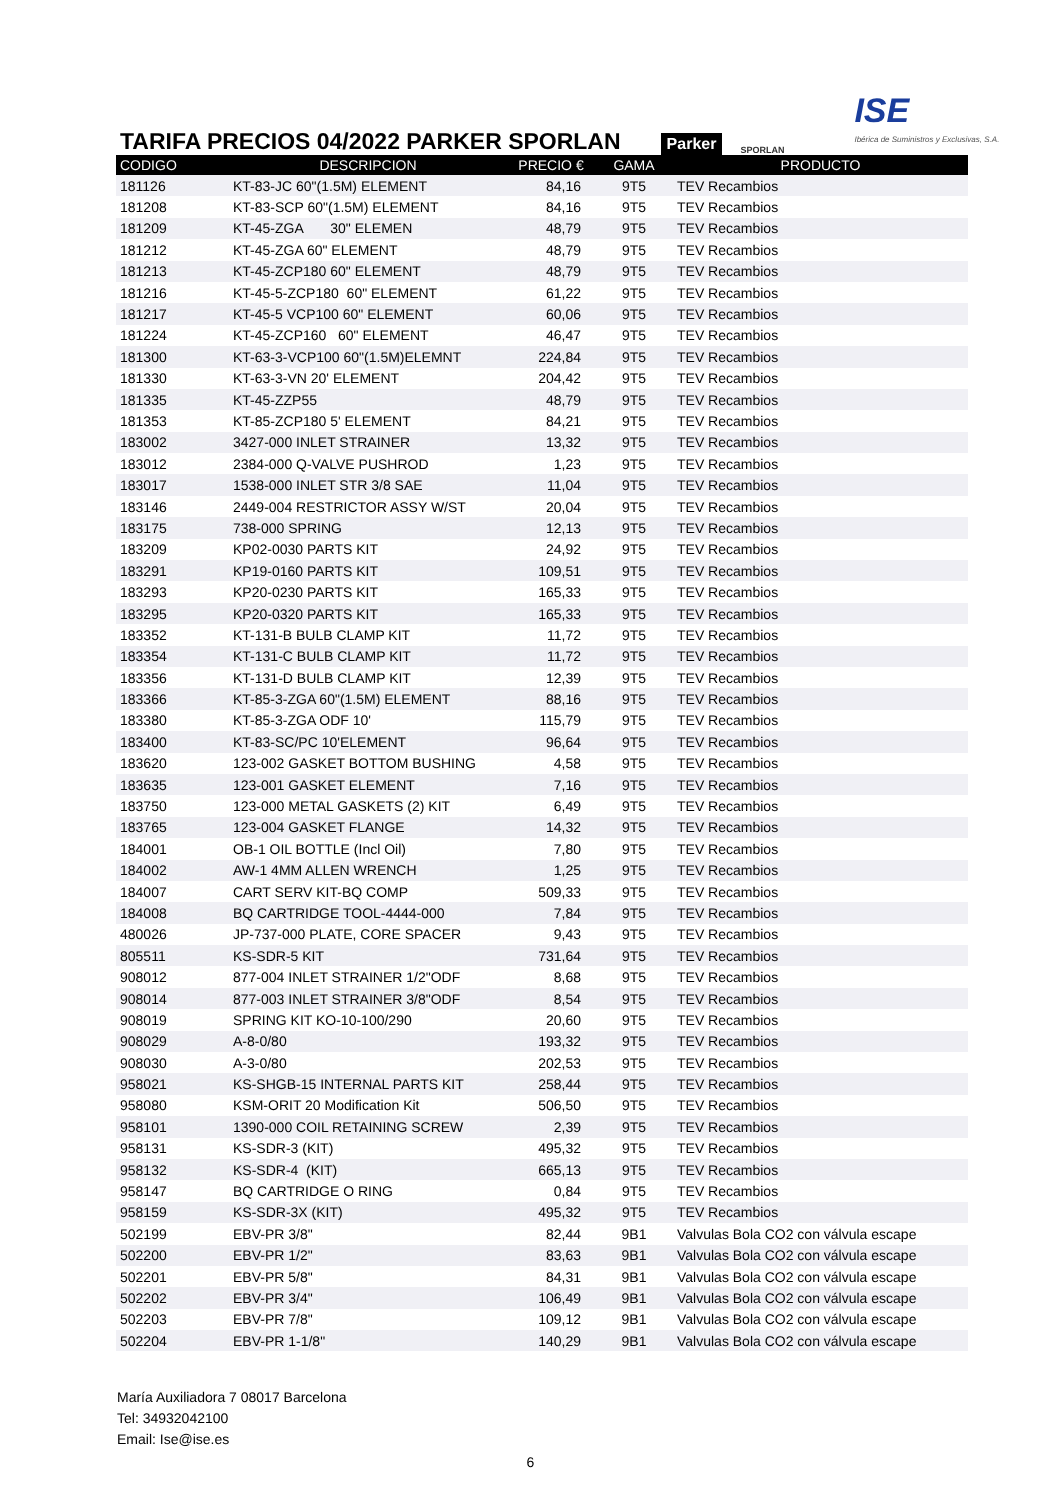TARIFA PRECIOS 04/2022 PARKER SPORLAN
Parker SPORLAN ISE
Ibérica de Suministros y Exclusivas, S.A.
| CODIGO | DESCRIPCION | PRECIO € | GAMA | PRODUCTO |
| --- | --- | --- | --- | --- |
| 181126 | KT-83-JC 60"(1.5M) ELEMENT | 84,16 | 9T5 | TEV Recambios |
| 181208 | KT-83-SCP 60"(1.5M) ELEMENT | 84,16 | 9T5 | TEV Recambios |
| 181209 | KT-45-ZGA 30" ELEMEN | 48,79 | 9T5 | TEV Recambios |
| 181212 | KT-45-ZGA 60" ELEMENT | 48,79 | 9T5 | TEV Recambios |
| 181213 | KT-45-ZCP180 60" ELEMENT | 48,79 | 9T5 | TEV Recambios |
| 181216 | KT-45-5-ZCP180 60" ELEMENT | 61,22 | 9T5 | TEV Recambios |
| 181217 | KT-45-5 VCP100 60" ELEMENT | 60,06 | 9T5 | TEV Recambios |
| 181224 | KT-45-ZCP160 60" ELEMENT | 46,47 | 9T5 | TEV Recambios |
| 181300 | KT-63-3-VCP100 60"(1.5M)ELEMNT | 224,84 | 9T5 | TEV Recambios |
| 181330 | KT-63-3-VN 20' ELEMENT | 204,42 | 9T5 | TEV Recambios |
| 181335 | KT-45-ZZP55 | 48,79 | 9T5 | TEV Recambios |
| 181353 | KT-85-ZCP180 5' ELEMENT | 84,21 | 9T5 | TEV Recambios |
| 183002 | 3427-000 INLET STRAINER | 13,32 | 9T5 | TEV Recambios |
| 183012 | 2384-000 Q-VALVE PUSHROD | 1,23 | 9T5 | TEV Recambios |
| 183017 | 1538-000 INLET STR 3/8 SAE | 11,04 | 9T5 | TEV Recambios |
| 183146 | 2449-004 RESTRICTOR ASSY W/ST | 20,04 | 9T5 | TEV Recambios |
| 183175 | 738-000 SPRING | 12,13 | 9T5 | TEV Recambios |
| 183209 | KP02-0030 PARTS KIT | 24,92 | 9T5 | TEV Recambios |
| 183291 | KP19-0160 PARTS KIT | 109,51 | 9T5 | TEV Recambios |
| 183293 | KP20-0230 PARTS KIT | 165,33 | 9T5 | TEV Recambios |
| 183295 | KP20-0320 PARTS KIT | 165,33 | 9T5 | TEV Recambios |
| 183352 | KT-131-B BULB CLAMP KIT | 11,72 | 9T5 | TEV Recambios |
| 183354 | KT-131-C BULB CLAMP KIT | 11,72 | 9T5 | TEV Recambios |
| 183356 | KT-131-D BULB CLAMP KIT | 12,39 | 9T5 | TEV Recambios |
| 183366 | KT-85-3-ZGA 60"(1.5M) ELEMENT | 88,16 | 9T5 | TEV Recambios |
| 183380 | KT-85-3-ZGA ODF 10' | 115,79 | 9T5 | TEV Recambios |
| 183400 | KT-83-SC/PC 10'ELEMENT | 96,64 | 9T5 | TEV Recambios |
| 183620 | 123-002 GASKET BOTTOM BUSHING | 4,58 | 9T5 | TEV Recambios |
| 183635 | 123-001 GASKET ELEMENT | 7,16 | 9T5 | TEV Recambios |
| 183750 | 123-000 METAL GASKETS (2) KIT | 6,49 | 9T5 | TEV Recambios |
| 183765 | 123-004 GASKET FLANGE | 14,32 | 9T5 | TEV Recambios |
| 184001 | OB-1 OIL BOTTLE (Incl Oil) | 7,80 | 9T5 | TEV Recambios |
| 184002 | AW-1 4MM ALLEN WRENCH | 1,25 | 9T5 | TEV Recambios |
| 184007 | CART SERV KIT-BQ COMP | 509,33 | 9T5 | TEV Recambios |
| 184008 | BQ CARTRIDGE TOOL-4444-000 | 7,84 | 9T5 | TEV Recambios |
| 480026 | JP-737-000 PLATE, CORE SPACER | 9,43 | 9T5 | TEV Recambios |
| 805511 | KS-SDR-5 KIT | 731,64 | 9T5 | TEV Recambios |
| 908012 | 877-004 INLET STRAINER 1/2"ODF | 8,68 | 9T5 | TEV Recambios |
| 908014 | 877-003 INLET STRAINER 3/8"ODF | 8,54 | 9T5 | TEV Recambios |
| 908019 | SPRING KIT KO-10-100/290 | 20,60 | 9T5 | TEV Recambios |
| 908029 | A-8-0/80 | 193,32 | 9T5 | TEV Recambios |
| 908030 | A-3-0/80 | 202,53 | 9T5 | TEV Recambios |
| 958021 | KS-SHGB-15 INTERNAL PARTS KIT | 258,44 | 9T5 | TEV Recambios |
| 958080 | KSM-ORIT 20 Modification Kit | 506,50 | 9T5 | TEV Recambios |
| 958101 | 1390-000 COIL RETAINING SCREW | 2,39 | 9T5 | TEV Recambios |
| 958131 | KS-SDR-3 (KIT) | 495,32 | 9T5 | TEV Recambios |
| 958132 | KS-SDR-4 (KIT) | 665,13 | 9T5 | TEV Recambios |
| 958147 | BQ CARTRIDGE O RING | 0,84 | 9T5 | TEV Recambios |
| 958159 | KS-SDR-3X (KIT) | 495,32 | 9T5 | TEV Recambios |
| 502199 | EBV-PR 3/8" | 82,44 | 9B1 | Valvulas Bola CO2 con válvula escape |
| 502200 | EBV-PR 1/2" | 83,63 | 9B1 | Valvulas Bola CO2 con válvula escape |
| 502201 | EBV-PR 5/8" | 84,31 | 9B1 | Valvulas Bola CO2 con válvula escape |
| 502202 | EBV-PR 3/4" | 106,49 | 9B1 | Valvulas Bola CO2 con válvula escape |
| 502203 | EBV-PR 7/8" | 109,12 | 9B1 | Valvulas Bola CO2 con válvula escape |
| 502204 | EBV-PR 1-1/8" | 140,29 | 9B1 | Valvulas Bola CO2 con válvula escape |
María Auxiliadora 7 08017 Barcelona
Tel: 34932042100
Email: Ise@ise.es
6